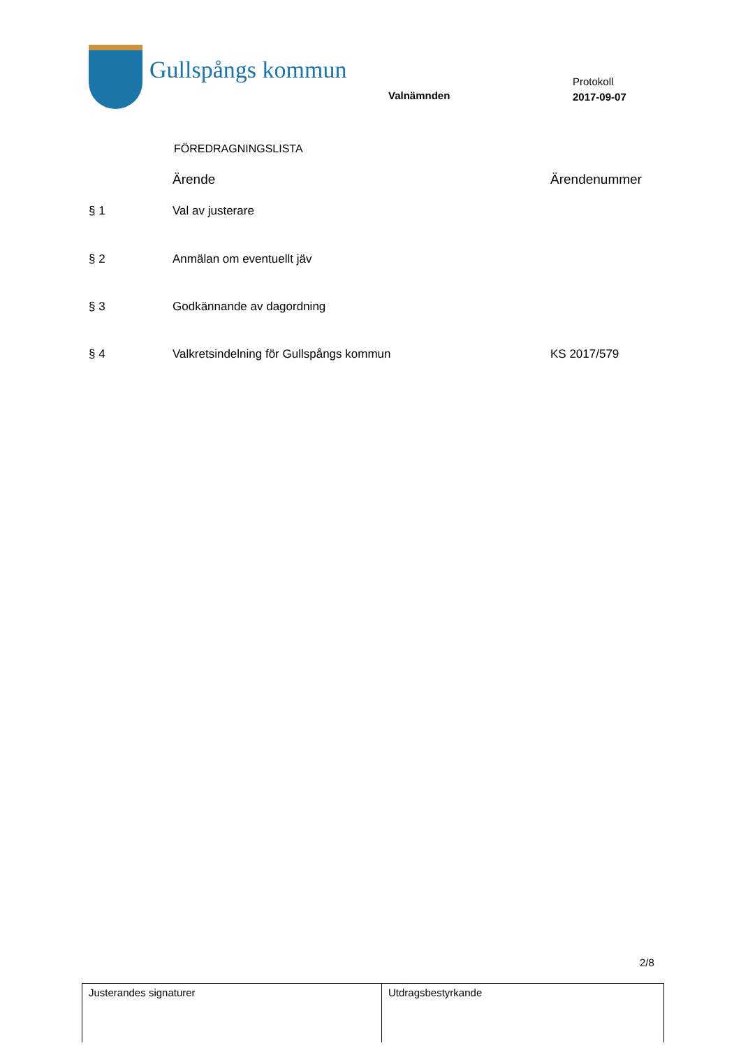Gullspångs kommun
Valnämnden
Protokoll
2017-09-07
FÖREDRAGNINGSLISTA
| | Ärende | Ärendenummer |
| --- | --- | --- |
| § 1 | Val av justerare | |
| § 2 | Anmälan om eventuellt jäv | |
| § 3 | Godkännande av dagordning | |
| § 4 | Valkretsindelning för Gullspångs kommun | KS 2017/579 |
2/8
| Justerandes signaturer | Utdragsbestyrkande |